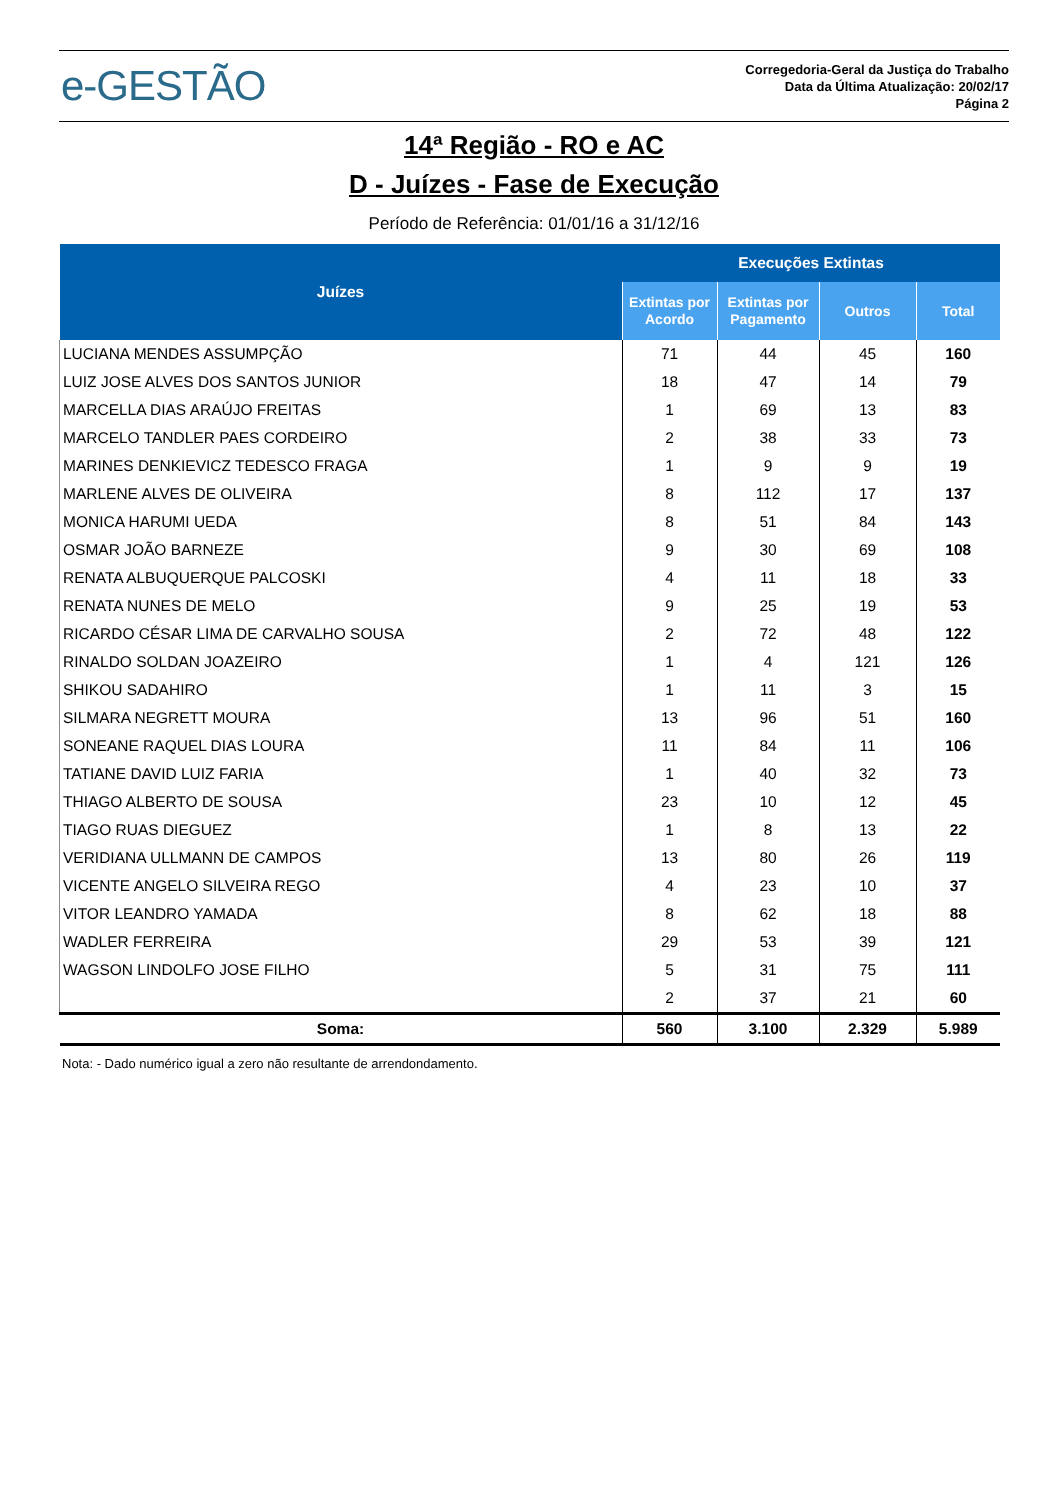e-GESTÃO
Corregedoria-Geral da Justiça do Trabalho
Data da Última Atualização: 20/02/17
Página 2
14ª Região - RO e AC
D - Juízes - Fase de Execução
Período de Referência: 01/01/16 a 31/12/16
| Juízes | Execuções Extintas | | | |
| --- | --- | --- | --- | --- |
| | Extintas por Acordo | Extintas por Pagamento | Outros | Total |
| LUCIANA MENDES ASSUMPÇÃO | 71 | 44 | 45 | 160 |
| LUIZ JOSE ALVES DOS SANTOS JUNIOR | 18 | 47 | 14 | 79 |
| MARCELLA DIAS ARAÚJO FREITAS | 1 | 69 | 13 | 83 |
| MARCELO TANDLER PAES CORDEIRO | 2 | 38 | 33 | 73 |
| MARINES DENKIEVICZ TEDESCO FRAGA | 1 | 9 | 9 | 19 |
| MARLENE ALVES DE OLIVEIRA | 8 | 112 | 17 | 137 |
| MONICA HARUMI UEDA | 8 | 51 | 84 | 143 |
| OSMAR JOÃO BARNEZE | 9 | 30 | 69 | 108 |
| RENATA ALBUQUERQUE PALCOSKI | 4 | 11 | 18 | 33 |
| RENATA NUNES DE MELO | 9 | 25 | 19 | 53 |
| RICARDO CÉSAR LIMA DE CARVALHO SOUSA | 2 | 72 | 48 | 122 |
| RINALDO SOLDAN JOAZEIRO | 1 | 4 | 121 | 126 |
| SHIKOU SADAHIRO | 1 | 11 | 3 | 15 |
| SILMARA NEGRETT MOURA | 13 | 96 | 51 | 160 |
| SONEANE RAQUEL DIAS LOURA | 11 | 84 | 11 | 106 |
| TATIANE DAVID LUIZ FARIA | 1 | 40 | 32 | 73 |
| THIAGO ALBERTO DE SOUSA | 23 | 10 | 12 | 45 |
| TIAGO RUAS DIEGUEZ | 1 | 8 | 13 | 22 |
| VERIDIANA ULLMANN DE CAMPOS | 13 | 80 | 26 | 119 |
| VICENTE ANGELO SILVEIRA REGO | 4 | 23 | 10 | 37 |
| VITOR LEANDRO YAMADA | 8 | 62 | 18 | 88 |
| WADLER FERREIRA | 29 | 53 | 39 | 121 |
| WAGSON LINDOLFO JOSE FILHO | 5 | 31 | 75 | 111 |
| | 2 | 37 | 21 | 60 |
| Soma: | 560 | 3.100 | 2.329 | 5.989 |
Nota: - Dado numérico igual a zero não resultante de arrendondamento.